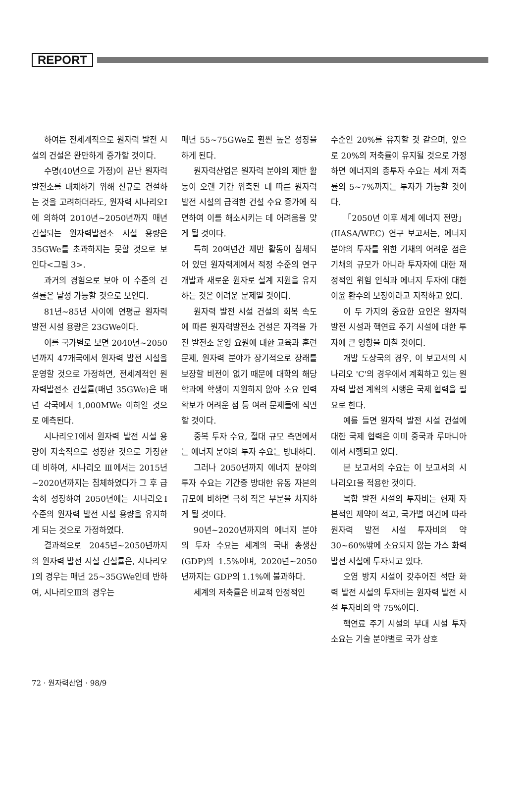REPORT
하여튼 전세계적으로 원자력 발전 시설의 건설은 완만하게 증가할 것이다.
수명(40년으로 가정)이 끝난 원자력발전소를 대체하기 위해 신규로 건설하는 것을 고려하더라도, 원자력 시나리오Ⅰ에 의하여 2010년~2050년까지 매년 건설되는 원자력발전소 시설 용량은 35GWe를 초과하지는 못할 것으로 보인다<그림 3>.
과거의 경험으로 보아 이 수준의 건설률은 달성 가능할 것으로 보인다.
81년~85년 사이에 연평균 원자력 발전 시설 용량은 23GWe이다.
이를 국가별로 보면 2040년~2050년까지 47개국에서 원자력 발전 시설을 운영할 것으로 가정하면, 전세계적인 원자력발전소 건설률(매년 35GWe)은 매년 각국에서 1,000MWe 이하일 것으로 예측된다.
시나리오Ⅰ에서 원자력 발전 시설 용량이 지속적으로 성장한 것으로 가정한 데 비하여, 시나리오 Ⅲ에서는 2015년~2020년까지는 침체하였다가 그 후 급속히 성장하여 2050년에는 시나리오Ⅰ 수준의 원자력 발전 시설 용량을 유지하게 되는 것으로 가정하였다.
결과적으로 2045년~2050년까지의 원자력 발전 시설 건설률은, 시나리오Ⅰ의 경우는 매년 25~35GWe인데 반하여, 시나리오Ⅲ의 경우는
매년 55~75GWe로 훨씬 높은 성장을 하게 된다.
원자력산업은 원자력 분야의 제반 활동이 오랜 기간 위축된 데 따른 원자력 발전 시설의 급격한 건설 수요 증가에 직면하여 이를 해소시키는 데 어려움을 맞게 될 것이다.
특히 20여년간 제반 활동이 침체되어 있던 원자력계에서 적정 수준의 연구 개발과 새로운 원자로 설계 지원을 유지하는 것은 어려운 문제일 것이다.
원자력 발전 시설 건설의 회복 속도에 따른 원자력발전소 건설은 자격을 가진 발전소 운영 요원에 대한 교육과 훈련 문제, 원자력 분야가 장기적으로 장래를 보장할 비전이 없기 때문에 대학의 해당 학과에 학생이 지원하지 않아 소요 인력 확보가 어려운 점 등 여러 문제들에 직면할 것이다.
중복 투자 수요, 절대 규모 측면에서는 에너지 분야의 투자 수요는 방대하다.
그러나 2050년까지 에너지 분야의 투자 수요는 기간중 방대한 유동 자본의 규모에 비하면 극히 적은 부분을 차지하게 될 것이다.
90년~2020년까지의 에너지 분야의 투자 수요는 세계의 국내 총생산(GDP)의 1.5%이며, 2020년~2050년까지는 GDP의 1.1%에 불과하다.
세계의 저축률은 비교적 안정적인
수준인 20%를 유지할 것 같으며, 앞으로 20%의 저축률이 유지될 것으로 가정하면 에너지의 총투자 수요는 세계 저축률의 5~7%까지는 투자가 가능할 것이다.
「2050년 이후 세계 에너지 전망」(IIASA/WEC) 연구 보고서는, 에너지 분야의 투자를 위한 기채의 어려운 점은 기채의 규모가 아니라 투자자에 대한 재정적인 위험 인식과 에너지 투자에 대한 이윤 환수의 보장이라고 지적하고 있다.
이 두 가지의 중요한 요인은 원자력 발전 시설과 핵연료 주기 시설에 대한 투자에 큰 영향을 미칠 것이다.
개발 도상국의 경우, 이 보고서의 시나리오 'C'의 경우에서 계획하고 있는 원자력 발전 계획의 시행은 국제 협력을 필요로 한다.
예를 들면 원자력 발전 시설 건설에 대한 국제 협력은 이미 중국과 루마니아에서 시행되고 있다.
본 보고서의 수요는 이 보고서의 시나리오Ⅰ을 적용한 것이다.
복합 발전 시설의 투자비는 현재 자본적인 제약이 적고, 국가별 여건에 따라 원자력 발전 시설 투자비의 약 30~60%밖에 소요되지 않는 가스 화력 발전 시설에 투자되고 있다.
오염 방지 시설이 갖추어진 석탄 화력 발전 시설의 투자비는 원자력 발전 시설 투자비의 약 75%이다.
핵연료 주기 시설의 부대 시설 투자 소요는 기술 분야별로 국가 상호
72 · 원자력산업 · 98/9